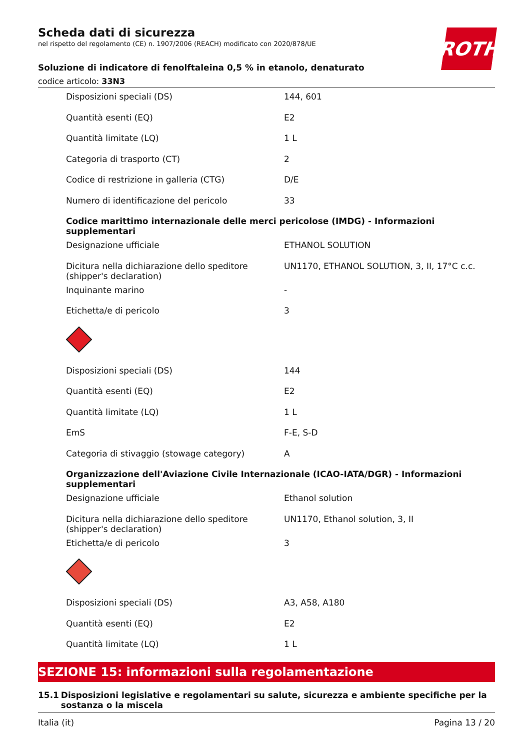ROTH
Scheda dati di sicurezza
nel rispetto del regolamento (CE) n. 1907/2006 (REACH) modificato con 2020/878/UE
Soluzione di indicatore di fenolftaleina 0,5 % in etanolo, denaturato
codice articolo: 33N3
| Disposizioni speciali (DS) | 144, 601 |
| Quantità esenti (EQ) | E2 |
| Quantità limitate (LQ) | 1 L |
| Categoria di trasporto (CT) | 2 |
| Codice di restrizione in galleria (CTG) | D/E |
| Numero di identificazione del pericolo | 33 |
| Codice marittimo internazionale delle merci pericolose (IMDG) - Informazioni supplementari | |
| Designazione ufficiale | ETHANOL SOLUTION |
| Dicitura nella dichiarazione dello speditore (shipper's declaration) | UN1170, ETHANOL SOLUTION, 3, II, 17°C c.c. |
| Inquinante marino | - |
| Etichetta/e di pericolo | 3 |
| Disposizioni speciali (DS) | 144 |
| Quantità esenti (EQ) | E2 |
| Quantità limitate (LQ) | 1 L |
| EmS | F-E, S-D |
| Categoria di stivaggio (stowage category) | A |
| Organizzazione dell'Aviazione Civile Internazionale (ICAO-IATA/DGR) - Informazioni supplementari | |
| Designazione ufficiale | Ethanol solution |
| Dicitura nella dichiarazione dello speditore (shipper's declaration) | UN1170, Ethanol solution, 3, II |
| Etichetta/e di pericolo | 3 |
| Disposizioni speciali (DS) | A3, A58, A180 |
| Quantità esenti (EQ) | E2 |
| Quantità limitate (LQ) | 1 L |
SEZIONE 15: informazioni sulla regolamentazione
15.1 Disposizioni legislative e regolamentari su salute, sicurezza e ambiente specifiche per la sostanza o la miscela
Italia (it) Pagina 13 / 20